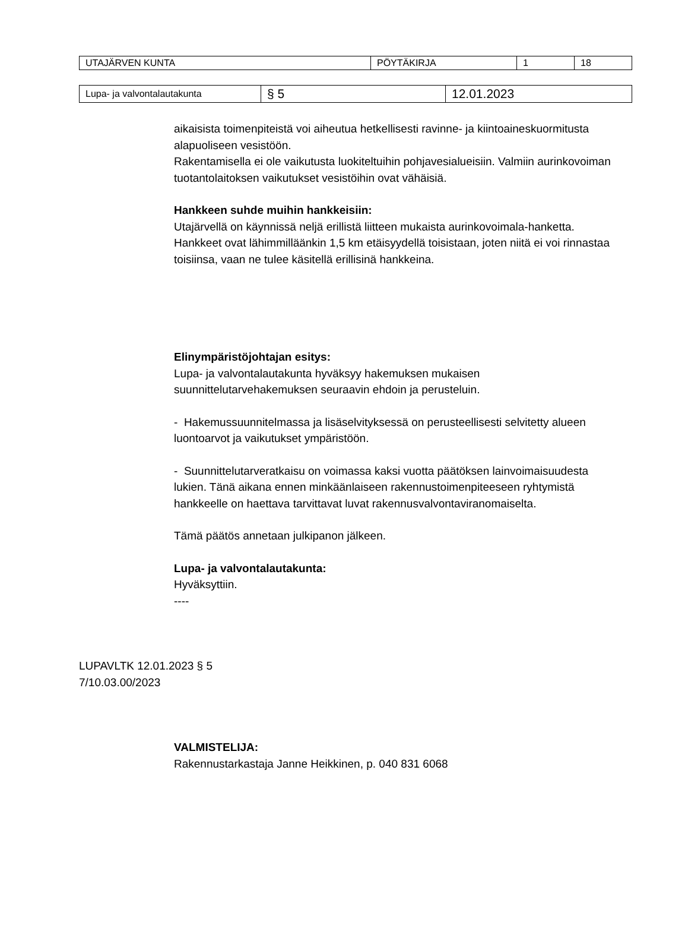| UTAJÄRVEN KUNTA | PÖYTÄKIRJA | 1 | 18 |
| Lupa- ja valvontalautakunta | § 5 | 12.01.2023 |
aikaisista toimenpiteistä voi aiheutua hetkellisesti ravinne- ja kiintoaineskuormitusta alapuoliseen vesistöön.
Rakentamisella ei ole vaikutusta luokiteltuihin pohjavesialueisiin. Valmiin aurinkovoiman tuotantolaitoksen vaikutukset vesistöihin ovat vähäisiä.
Hankkeen suhde muihin hankkeisiin:
Utajärvellä on käynnissä neljä erillistä liitteen mukaista aurinkovoimala-hanketta. Hankkeet ovat lähimmilläänkin 1,5 km etäisyydellä toisistaan, joten niitä ei voi rinnastaa toisiinsa, vaan ne tulee käsitellä erillisinä hankkeina.
Elinympäristöjohtajan esitys:
Lupa- ja valvontalautakunta hyväksyy hakemuksen mukaisen suunnittelutarvehakemuksen seuraavin ehdoin ja perusteluin.
- Hakemussuunnitelmassa ja lisäselvityksessä on perusteellisesti selvitetty alueen luontoarvot ja vaikutukset ympäristöön.
- Suunnittelutarveratkaisu on voimassa kaksi vuotta päätöksen lainvoimaisuudesta lukien. Tänä aikana ennen minkäänlaiseen rakennustoimenpiteeseen ryhtymistä hankkeelle on haettava tarvittavat luvat rakennusvalvontaviranomaiselta.
Tämä päätös annetaan julkipanon jälkeen.
Lupa- ja valvontalautakunta:
Hyväksyttiin.
----
LUPAVLTK 12.01.2023 § 5
7/10.03.00/2023
VALMISTELIJA:
Rakennustarkastaja Janne Heikkinen, p. 040 831 6068